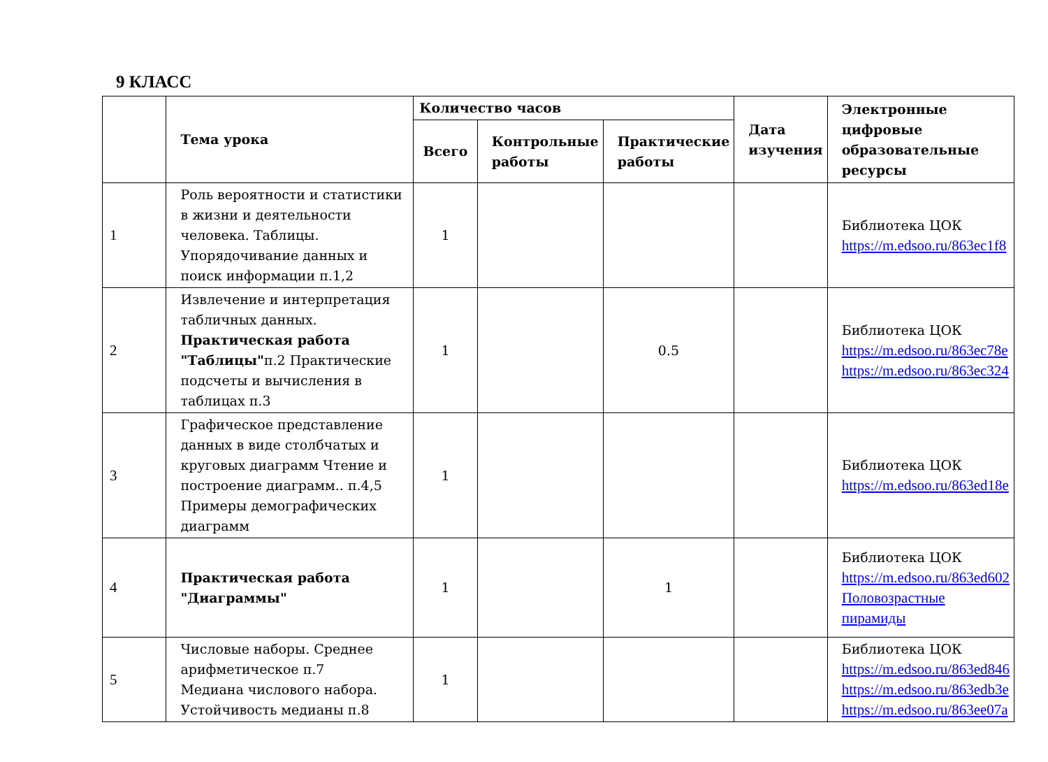9 КЛАСС
| | Тема урока | Количество часов | | | Дата изучения | Электронные цифровые образовательные ресурсы |
| --- | --- | --- | --- | --- | --- | --- |
| | | Всего | Контрольные работы | Практические работы | | |
| 1 | Роль вероятности и статистики в жизни и деятельности человека. Таблицы. Упорядочивание данных и поиск информации п.1,2 | 1 | | | | Библиотека ЦОК https://m.edsoo.ru/863ec1f8 |
| 2 | Извлечение и интерпретация табличных данных. Практическая работа "Таблицы" п.2 Практические подсчеты и вычисления в таблицах п.3 | 1 | | 0.5 | | Библиотека ЦОК https://m.edsoo.ru/863ec78e https://m.edsoo.ru/863ec324 |
| 3 | Графическое представление данных в виде столбчатых и круговых диаграмм Чтение и построение диаграмм.. п.4,5 Примеры демографических диаграмм | 1 | | | | Библиотека ЦОК https://m.edsoo.ru/863ed18e |
| 4 | Практическая работа "Диаграммы" | 1 | | 1 | | Библиотека ЦОК https://m.edsoo.ru/863ed602 Половозрастные пирамиды |
| 5 | Числовые наборы. Среднее арифметическое п.7 Медиана числового набора. Устойчивость медианы п.8 | 1 | | | | Библиотека ЦОК https://m.edsoo.ru/863ed846 https://m.edsoo.ru/863edb3e https://m.edsoo.ru/863ee07a |